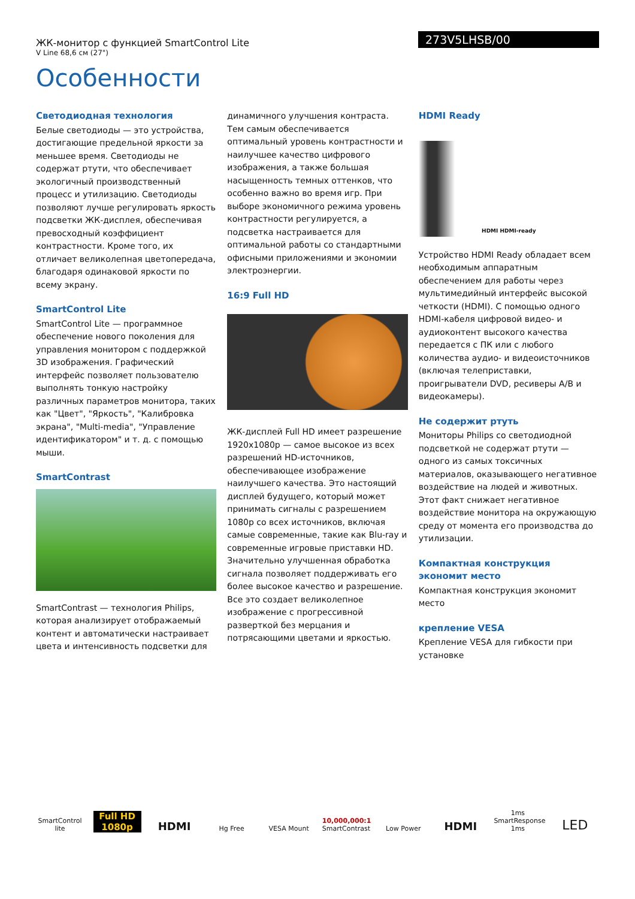ЖК-монитор с функцией SmartControl Lite
V Line 68,6 см (27")
273V5LHSB/00
Особенности
Светодиодная технология
Белые светодиоды — это устройства, достигающие предельной яркости за меньшее время. Светодиоды не содержат ртути, что обеспечивает экологичный производственный процесс и утилизацию. Светодиоды позволяют лучше регулировать яркость подсветки ЖК-дисплея, обеспечивая превосходный коэффициент контрастности. Кроме того, их отличает великолепная цветопередача, благодаря одинаковой яркости по всему экрану.
SmartControl Lite
SmartControl Lite — программное обеспечение нового поколения для управления монитором с поддержкой 3D изображения. Графический интерфейс позволяет пользователю выполнять тонкую настройку различных параметров монитора, таких как "Цвет", "Яркость", "Калибровка экрана", "Multi-media", "Управление идентификатором" и т. д. с помощью мыши.
SmartContrast
SmartContrast — технология Philips, которая анализирует отображаемый контент и автоматически настраивает цвета и интенсивность подсветки для
динамичного улучшения контраста. Тем самым обеспечивается оптимальный уровень контрастности и наилучшее качество цифрового изображения, а также большая насыщенность темных оттенков, что особенно важно во время игр. При выборе экономичного режима уровень контрастности регулируется, а подсветка настраивается для оптимальной работы со стандартными офисными приложениями и экономии электроэнергии.
16:9 Full HD
ЖК-дисплей Full HD имеет разрешение 1920x1080p — самое высокое из всех разрешений HD-источников, обеспечивающее изображение наилучшего качества. Это настоящий дисплей будущего, который может принимать сигналы с разрешением 1080p со всех источников, включая самые современные, такие как Blu-ray и современные игровые приставки HD. Значительно улучшенная обработка сигнала позволяет поддерживать его более высокое качество и разрешение. Все это создает великолепное изображение с прогрессивной разверткой без мерцания и потрясающими цветами и яркостью.
HDMI Ready
HDMI HDMI-ready
Устройство HDMI Ready обладает всем необходимым аппаратным обеспечением для работы через мультимедийный интерфейс высокой четкости (HDMI). С помощью одного HDMI-кабеля цифровой видео- и аудиоконтент высокого качества передается с ПК или с любого количества аудио- и видеоисточников (включая телеприставки, проигрыватели DVD, ресиверы A/B и видеокамеры).
Не содержит ртуть
Мониторы Philips со светодиодной подсветкой не содержат ртути — одного из самых токсичных материалов, оказывающего негативное воздействие на людей и животных. Этот факт снижает негативное воздействие монитора на окружающую среду от момента его производства до утилизации.
Компактная конструкция экономит место
Компактная конструкция экономит место
крепление VESA
Крепление VESA для гибкости при установке
SmartControl lite
Full HD 1080p
HDMI
Hg Free
VESA Mount
10,000,000:1 SmartContrast
Low Power
HDMI
1ms SmartResponse 1ms
LED